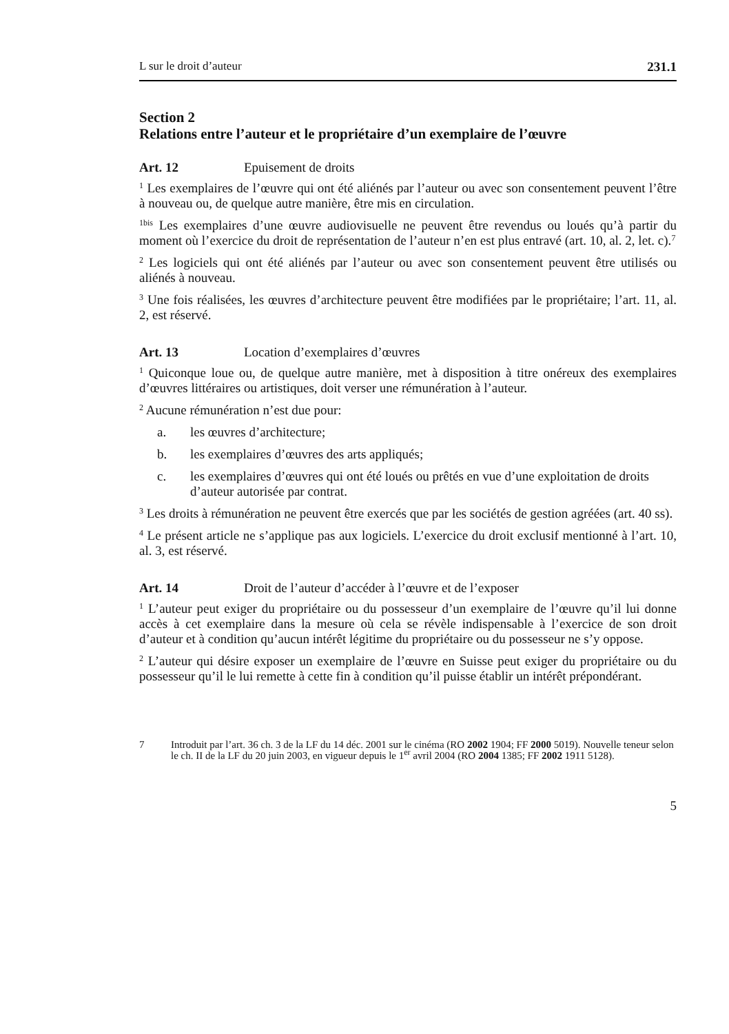L sur le droit d’auteur 231.1
Section 2
Relations entre l’auteur et le propriétaire d’un exemplaire de l’œuvre
Art. 12 Epuisement de droits
<sup>1</sup> Les exemplaires de l’œuvre qui ont été aliénés par l’auteur ou avec son consentement peuvent l’être à nouveau ou, de quelque autre manière, être mis en circulation.
<sup>1bis</sup> Les exemplaires d’une œuvre audiovisuelle ne peuvent être revendus ou loués qu’à partir du moment où l’exercice du droit de représentation de l’auteur n’en est plus entravé (art. 10, al. 2, let. c).<sup>7</sup>
<sup>2</sup> Les logiciels qui ont été aliénés par l’auteur ou avec son consentement peuvent être utilisés ou aliénés à nouveau.
<sup>3</sup> Une fois réalisées, les œuvres d’architecture peuvent être modifiées par le propriétaire; l’art. 11, al. 2, est réservé.
Art. 13 Location d’exemplaires d’œuvres
<sup>1</sup> Quiconque loue ou, de quelque autre manière, met à disposition à titre onéreux des exemplaires d’œuvres littéraires ou artistiques, doit verser une rémunération à l’auteur.
<sup>2</sup> Aucune rémunération n’est due pour:
a. les œuvres d’architecture;
b. les exemplaires d’œuvres des arts appliqués;
c. les exemplaires d’œuvres qui ont été loués ou prêtés en vue d’une exploitation de droits d’auteur autorisée par contrat.
<sup>3</sup> Les droits à rémunération ne peuvent être exercés que par les sociétés de gestion agréées (art. 40 ss).
<sup>4</sup> Le présent article ne s’applique pas aux logiciels. L’exercice du droit exclusif mentionné à l’art. 10, al. 3, est réservé.
Art. 14 Droit de l’auteur d’accéder à l’œuvre et de l’exposer
<sup>1</sup> L’auteur peut exiger du propriétaire ou du possesseur d’un exemplaire de l’œuvre qu’il lui donne accès à cet exemplaire dans la mesure où cela se révèle indispensable à l’exercice de son droit d’auteur et à condition qu’aucun intérêt légitime du propriétaire ou du possesseur ne s’y oppose.
<sup>2</sup> L’auteur qui désire exposer un exemplaire de l’œuvre en Suisse peut exiger du propriétaire ou du possesseur qu’il le lui remette à cette fin à condition qu’il puisse établir un intérêt prépondérant.
7 Introduit par l’art. 36 ch. 3 de la LF du 14 déc. 2001 sur le cinéma (RO 2002 1904; FF 2000 5019). Nouvelle teneur selon le ch. II de la LF du 20 juin 2003, en vigueur depuis le 1<sup>er</sup> avril 2004 (RO 2004 1385; FF 2002 1911 5128).
5